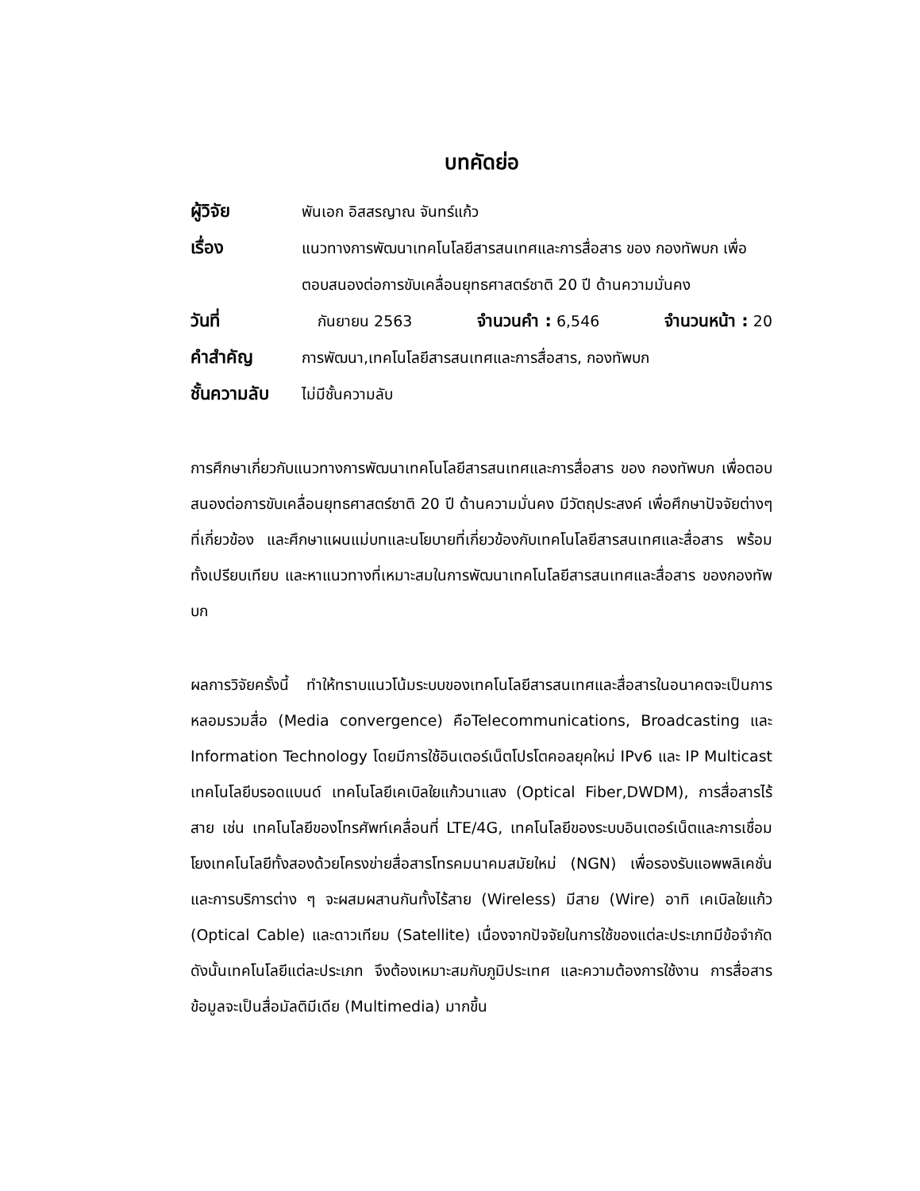บทคัดย่อ
ผู้วิจัย
พันเอก อิสสรญาณ จันทร์แก้ว
เรื่อง
แนวทางการพัฒนาเทคโนโลยีสารสนเทศและการสื่อสาร ของ กองทัพบก เพื่อตอบสนองต่อการขับเคลื่อนยุทธศาสตร์ชาติ 20 ปี ด้านความมั่นคง
วันที่
กันยายน 2563 จำนวนคำ : 6,546 จำนวนหน้า : 20
คำสำคัญ
การพัฒนา,เทคโนโลยีสารสนเทศและการสื่อสาร, กองทัพบก
ชั้นความลับ
ไม่มีชั้นความลับ
การศึกษาเกี่ยวกับแนวทางการพัฒนาเทคโนโลยีสารสนเทศและการสื่อสาร ของ กองทัพบก เพื่อตอบสนองต่อการขับเคลื่อนยุทธศาสตร์ชาติ 20 ปี ด้านความมั่นคง มีวัตถุประสงค์ เพื่อศึกษาปัจจัยต่างๆ ที่เกี่ยวข้อง และศึกษาแผนแม่บทและนโยบายที่เกี่ยวข้องกับเทคโนโลยีสารสนเทศและสื่อสาร พร้อมทั้งเปรียบเทียบ และหาแนวทางที่เหมาะสมในการพัฒนาเทคโนโลยีสารสนเทศและสื่อสาร ของกองทัพบก
ผลการวิจัยครั้งนี้ ทำให้ทราบแนวโน้มระบบของเทคโนโลยีสารสนเทศและสื่อสารในอนาคตจะเป็นการหลอมรวมสื่อ (Media convergence) คือTelecommunications, Broadcasting และ Information Technology โดยมีการใช้อินเตอร์เน็ตโปรโตคอลยุคใหม่ IPv6 และ IP Multicast เทคโนโลยีบรอดแบนด์ เทคโนโลยีเคเบิลใยแก้วนาแสง (Optical Fiber,DWDM), การสื่อสารไร้สาย เช่น เทคโนโลยีของโทรศัพท์เคลื่อนที่ LTE/4G, เทคโนโลยีของระบบอินเตอร์เน็ตและการเชื่อมโยงเทคโนโลยีทั้งสองด้วยโครงข่ายสื่อสารโทรคมนาคมสมัยใหม่ (NGN) เพื่อรองรับแอพพลิเคชั่นและการบริการต่าง ๆ จะผสมผสานกันทั้งไร้สาย (Wireless) มีสาย (Wire) อาทิ เคเบิลใยแก้ว (Optical Cable) และดาวเทียม (Satellite) เนื่องจากปัจจัยในการใช้ของแต่ละประเภทมีข้อจำกัด ดังนั้นเทคโนโลยีแต่ละประเภท จึงต้องเหมาะสมกับภูมิประเทศ และความต้องการใช้งาน การสื่อสารข้อมูลจะเป็นสื่อมัลติมีเดีย (Multimedia) มากขึ้น